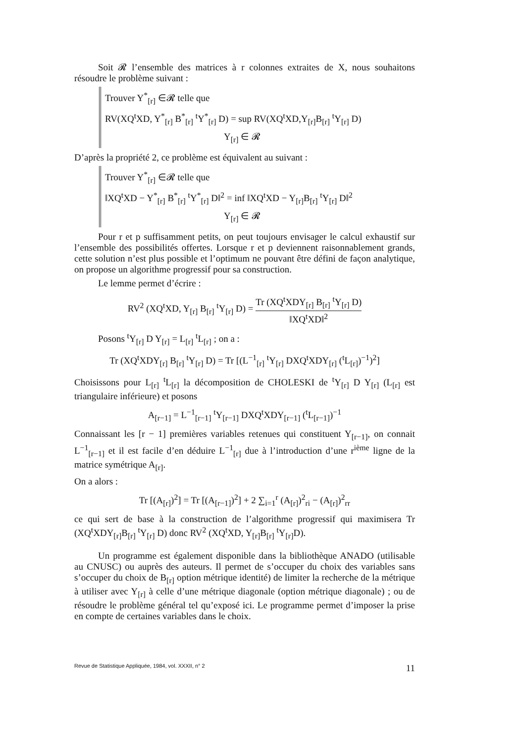Soit 𝓡 l’ensemble des matrices à r colonnes extraites de X, nous souhaitons résoudre le problème suivant :
Trouver Y<sup>*</sup><sub>[r]</sub> ∈𝓡 telle que
RV(XQ<sup>t</sup>XD, Y<sup>*</sup><sub>[r]</sub> B<sup>*</sup><sub>[r]</sub> <sup>t</sup>Y<sup>*</sup><sub>[r]</sub> D) = sup RV(XQ<sup>t</sup>XD,Y<sub>[r]</sub>B<sub>[r]</sub> <sup>t</sup>Y<sub>[r]</sub> D)
Y<sub>[r]</sub> ∈ 𝓡
D’après la propriété 2, ce problème est équivalent au suivant :
Trouver Y<sup>*</sup><sub>[r]</sub> ∈𝓡 telle que
‖XQ<sup>t</sup>XD − Y<sup>*</sup><sub>[r]</sub> B<sup>*</sup><sub>[r]</sub> <sup>t</sup>Y<sup>*</sup><sub>[r]</sub> D‖<sup>2</sup> = inf ‖XQ<sup>t</sup>XD − Y<sub>[r]</sub>B<sub>[r]</sub> <sup>t</sup>Y<sub>[r]</sub> D‖<sup>2</sup>
Y<sub>[r]</sub> ∈ 𝓡
Pour r et p suffisamment petits, on peut toujours envisager le calcul exhaustif sur l’ensemble des possibilités offertes. Lorsque r et p deviennent raisonnablement grands, cette solution n’est plus possible et l’optimum ne pouvant être défini de façon analytique, on propose un algorithme progressif pour sa construction.
Le lemme permet d’écrire :
RV<sup>2</sup> (XQ<sup>t</sup>XD, Y<sub>[r]</sub> B<sub>[r]</sub> <sup>t</sup>Y<sub>[r]</sub> D) = Tr (XQ<sup>t</sup>XDY<sub>[r]</sub> B<sub>[r]</sub> <sup>t</sup>Y<sub>[r]</sub> D) ‖XQ<sup>t</sup>XD‖<sup>2</sup>
Posons <sup>t</sup>Y<sub>[r]</sub> D Y<sub>[r]</sub> = L<sub>[r]</sub> <sup>t</sup>L<sub>[r]</sub> ; on a :
Tr (XQ<sup>t</sup>XDY<sub>[r]</sub> B<sub>[r]</sub> <sup>t</sup>Y<sub>[r]</sub> D) = Tr [(L<sup>−1</sup><sub>[r]</sub> <sup>t</sup>Y<sub>[r]</sub> DXQ<sup>t</sup>XDY<sub>[r]</sub> (<sup>t</sup>L<sub>[r]</sub>)<sup>−1</sup>)<sup>2</sup>]
Choisissons pour L<sub>[r]</sub> <sup>t</sup>L<sub>[r]</sub> la décomposition de CHOLESKI de <sup>t</sup>Y<sub>[r]</sub> D Y<sub>[r]</sub> (L<sub>[r]</sub> est triangulaire inférieure) et posons
A<sub>[r−1]</sub> = L<sup>−1</sup><sub>[r−1]</sub> <sup>t</sup>Y<sub>[r−1]</sub> DXQ<sup>t</sup>XDY<sub>[r−1]</sub> (<sup>t</sup>L<sub>[r−1]</sub>)<sup>−1</sup>
Connaissant les [r − 1] premières variables retenues qui constituent Y<sub>[r−1]</sub>, on connait L<sup>−1</sup><sub>[r−1]</sub> et il est facile d’en déduire L<sup>−1</sup><sub>[r]</sub> due à l’introduction d’une r<sup>ième</sup> ligne de la matrice symétrique A<sub>[r]</sub>.
On a alors :
Tr [(A<sub>[r]</sub>)<sup>2</sup>] = Tr [(A<sub>[r−1]</sub>)<sup>2</sup>] + 2 ∑<sub>i=1</sub><sup>r</sup> (A<sub>[r]</sub>)<sup>2</sup><sub>ri</sub> − (A<sub>[r]</sub>)<sup>2</sup><sub>rr</sub>
ce qui sert de base à la construction de l’algorithme progressif qui maximisera Tr (XQ<sup>t</sup>XDY<sub>[r]</sub>B<sub>[r]</sub> <sup>t</sup>Y<sub>[r]</sub> D) donc RV<sup>2</sup> (XQ<sup>t</sup>XD, Y<sub>[r]</sub>B<sub>[r]</sub> <sup>t</sup>Y<sub>[r]</sub>D).
Un programme est également disponible dans la bibliothèque ANADO (utilisable au CNUSC) ou auprès des auteurs. Il permet de s’occuper du choix des variables sans s’occuper du choix de B<sub>[r]</sub> option métrique identité) de limiter la recherche de la métrique à utiliser avec Y<sub>[r]</sub> à celle d’une métrique diagonale (option métrique diagonale) ; ou de résoudre le problème général tel qu’exposé ici. Le programme permet d’imposer la prise en compte de certaines variables dans le choix.
Revue de Statistique Appliquée, 1984, vol. XXXII, n° 2 11